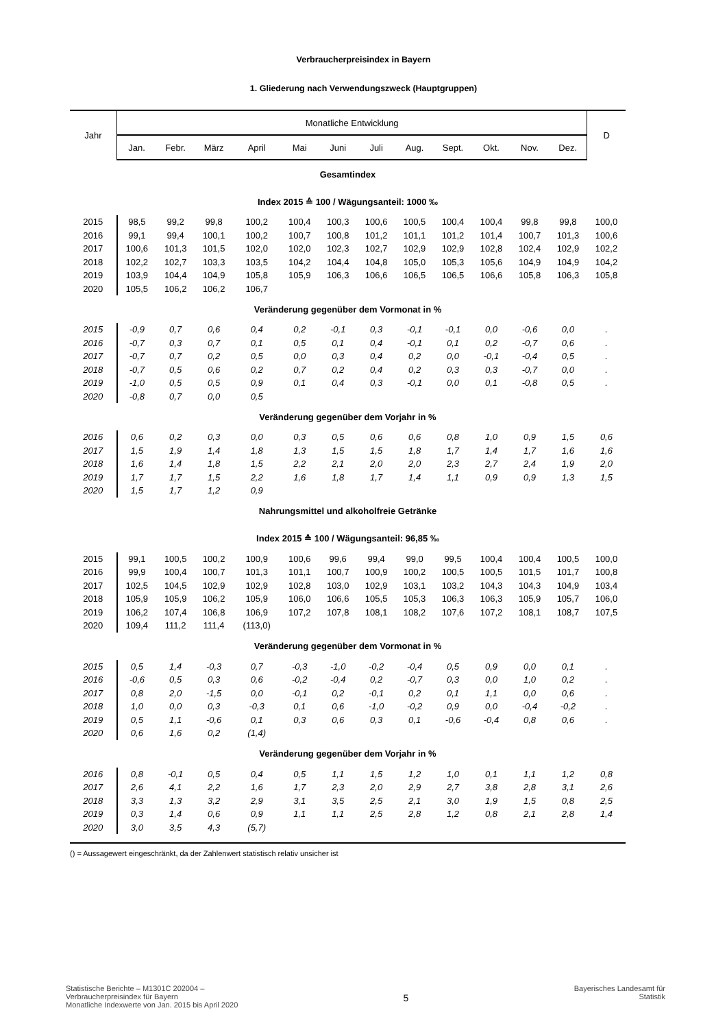Verbraucherpreisindex in Bayern
1. Gliederung nach Verwendungszweck (Hauptgruppen)
| Jahr | Monatliche Entwicklung | | | | | | | | | | | | D |
| --- | --- | --- | --- | --- | --- | --- | --- | --- | --- | --- | --- | --- | --- |
| | Jan. | Febr. | März | April | Mai | Juni | Juli | Aug. | Sept. | Okt. | Nov. | Dez. | |
| Gesamtindex | | | | | | | | | | | | | |
| Index 2015 ≙ 100 / Wägungsanteil: 1000 ‰ | | | | | | | | | | | | | |
| 2015 | 98,5 | 99,2 | 99,8 | 100,2 | 100,4 | 100,3 | 100,6 | 100,5 | 100,4 | 100,4 | 99,8 | 99,8 | 100,0 |
| 2016 | 99,1 | 99,4 | 100,1 | 100,2 | 100,7 | 100,8 | 101,2 | 101,1 | 101,2 | 101,4 | 100,7 | 101,3 | 100,6 |
| 2017 | 100,6 | 101,3 | 101,5 | 102,0 | 102,0 | 102,3 | 102,7 | 102,9 | 102,9 | 102,8 | 102,4 | 102,9 | 102,2 |
| 2018 | 102,2 | 102,7 | 103,3 | 103,5 | 104,2 | 104,4 | 104,8 | 105,0 | 105,3 | 105,6 | 104,9 | 104,9 | 104,2 |
| 2019 | 103,9 | 104,4 | 104,9 | 105,8 | 105,9 | 106,3 | 106,6 | 106,5 | 106,5 | 106,6 | 105,8 | 106,3 | 105,8 |
| 2020 | 105,5 | 106,2 | 106,2 | 106,7 | | | | | | | | | |
| Veränderung gegenüber dem Vormonat in % | | | | | | | | | | | | | |
| 2015 | -0,9 | 0,7 | 0,6 | 0,4 | 0,2 | -0,1 | 0,3 | -0,1 | -0,1 | 0,0 | -0,6 | 0,0 | . |
| 2016 | -0,7 | 0,3 | 0,7 | 0,1 | 0,5 | 0,1 | 0,4 | -0,1 | 0,1 | 0,2 | -0,7 | 0,6 | . |
| 2017 | -0,7 | 0,7 | 0,2 | 0,5 | 0,0 | 0,3 | 0,4 | 0,2 | 0,0 | -0,1 | -0,4 | 0,5 | . |
| 2018 | -0,7 | 0,5 | 0,6 | 0,2 | 0,7 | 0,2 | 0,4 | 0,2 | 0,3 | 0,3 | -0,7 | 0,0 | . |
| 2019 | -1,0 | 0,5 | 0,5 | 0,9 | 0,1 | 0,4 | 0,3 | -0,1 | 0,0 | 0,1 | -0,8 | 0,5 | . |
| 2020 | -0,8 | 0,7 | 0,0 | 0,5 | | | | | | | | | |
| Veränderung gegenüber dem Vorjahr in % | | | | | | | | | | | | | |
| 2016 | 0,6 | 0,2 | 0,3 | 0,0 | 0,3 | 0,5 | 0,6 | 0,6 | 0,8 | 1,0 | 0,9 | 1,5 | 0,6 |
| 2017 | 1,5 | 1,9 | 1,4 | 1,8 | 1,3 | 1,5 | 1,5 | 1,8 | 1,7 | 1,4 | 1,7 | 1,6 | 1,6 |
| 2018 | 1,6 | 1,4 | 1,8 | 1,5 | 2,2 | 2,1 | 2,0 | 2,0 | 2,3 | 2,7 | 2,4 | 1,9 | 2,0 |
| 2019 | 1,7 | 1,7 | 1,5 | 2,2 | 1,6 | 1,8 | 1,7 | 1,4 | 1,1 | 0,9 | 0,9 | 1,3 | 1,5 |
| 2020 | 1,5 | 1,7 | 1,2 | 0,9 | | | | | | | | | |
| Nahrungsmittel und alkoholfreie Getränke | | | | | | | | | | | | | |
| Index 2015 ≙ 100 / Wägungsanteil: 96,85 ‰ | | | | | | | | | | | | | |
| 2015 | 99,1 | 100,5 | 100,2 | 100,9 | 100,6 | 99,6 | 99,4 | 99,0 | 99,5 | 100,4 | 100,4 | 100,5 | 100,0 |
| 2016 | 99,9 | 100,4 | 100,7 | 101,3 | 101,1 | 100,7 | 100,9 | 100,2 | 100,5 | 100,5 | 101,5 | 101,7 | 100,8 |
| 2017 | 102,5 | 104,5 | 102,9 | 102,9 | 102,8 | 103,0 | 102,9 | 103,1 | 103,2 | 104,3 | 104,3 | 104,9 | 103,4 |
| 2018 | 105,9 | 105,9 | 106,2 | 105,9 | 106,0 | 106,6 | 105,5 | 105,3 | 106,3 | 106,3 | 105,9 | 105,7 | 106,0 |
| 2019 | 106,2 | 107,4 | 106,8 | 106,9 | 107,2 | 107,8 | 108,1 | 108,2 | 107,6 | 107,2 | 108,1 | 108,7 | 107,5 |
| 2020 | 109,4 | 111,2 | 111,4 | (113,0) | | | | | | | | | |
| Veränderung gegenüber dem Vormonat in % | | | | | | | | | | | | | |
| 2015 | 0,5 | 1,4 | -0,3 | 0,7 | -0,3 | -1,0 | -0,2 | -0,4 | 0,5 | 0,9 | 0,0 | 0,1 | . |
| 2016 | -0,6 | 0,5 | 0,3 | 0,6 | -0,2 | -0,4 | 0,2 | -0,7 | 0,3 | 0,0 | 1,0 | 0,2 | . |
| 2017 | 0,8 | 2,0 | -1,5 | 0,0 | -0,1 | 0,2 | -0,1 | 0,2 | 0,1 | 1,1 | 0,0 | 0,6 | . |
| 2018 | 1,0 | 0,0 | 0,3 | -0,3 | 0,1 | 0,6 | -1,0 | -0,2 | 0,9 | 0,0 | -0,4 | -0,2 | . |
| 2019 | 0,5 | 1,1 | -0,6 | 0,1 | 0,3 | 0,6 | 0,3 | 0,1 | -0,6 | -0,4 | 0,8 | 0,6 | . |
| 2020 | 0,6 | 1,6 | 0,2 | (1,4) | | | | | | | | | |
| Veränderung gegenüber dem Vorjahr in % | | | | | | | | | | | | | |
| 2016 | 0,8 | -0,1 | 0,5 | 0,4 | 0,5 | 1,1 | 1,5 | 1,2 | 1,0 | 0,1 | 1,1 | 1,2 | 0,8 |
| 2017 | 2,6 | 4,1 | 2,2 | 1,6 | 1,7 | 2,3 | 2,0 | 2,9 | 2,7 | 3,8 | 2,8 | 3,1 | 2,6 |
| 2018 | 3,3 | 1,3 | 3,2 | 2,9 | 3,1 | 3,5 | 2,5 | 2,1 | 3,0 | 1,9 | 1,5 | 0,8 | 2,5 |
| 2019 | 0,3 | 1,4 | 0,6 | 0,9 | 1,1 | 1,1 | 2,5 | 2,8 | 1,2 | 0,8 | 2,1 | 2,8 | 1,4 |
| 2020 | 3,0 | 3,5 | 4,3 | (5,7) | | | | | | | | | |
() = Aussagewert eingeschränkt, da der Zahlenwert statistisch relativ unsicher ist
Statistische Berichte – M1301C 202004 –
Verbraucherpreisindex für Bayern
Monatliche Indexwerte von Jan. 2015 bis April 2020
5
Bayerisches Landesamt für
Statistik